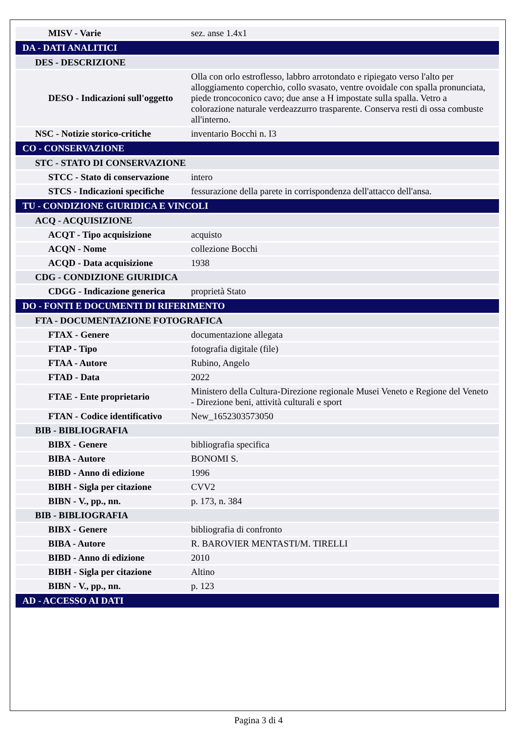| MISV - Varie | sez. anse 1.4x1 |
| DA - DATI ANALITICI | |
| DES - DESCRIZIONE | |
| DESO - Indicazioni sull'oggetto | Olla con orlo estroflesso, labbro arrotondato e ripiegato verso l'alto per alloggiamento coperchio, collo svasato, ventre ovoidale con spalla pronunciata, piede troncoconico cavo; due anse a H impostate sulla spalla. Vetro a colorazione naturale verdeazzurro trasparente. Conserva resti di ossa combuste all'interno. |
| NSC - Notizie storico-critiche | inventario Bocchi n. I3 |
| CO - CONSERVAZIONE | |
| STC - STATO DI CONSERVAZIONE | |
| STCC - Stato di conservazione | intero |
| STCS - Indicazioni specifiche | fessurazione della parete in corrispondenza dell'attacco dell'ansa. |
| TU - CONDIZIONE GIURIDICA E VINCOLI | |
| ACQ - ACQUISIZIONE | |
| ACQT - Tipo acquisizione | acquisto |
| ACQN - Nome | collezione Bocchi |
| ACQD - Data acquisizione | 1938 |
| CDG - CONDIZIONE GIURIDICA | |
| CDGG - Indicazione generica | proprietà Stato |
| DO - FONTI E DOCUMENTI DI RIFERIMENTO | |
| FTA - DOCUMENTAZIONE FOTOGRAFICA | |
| FTAX - Genere | documentazione allegata |
| FTAP - Tipo | fotografia digitale (file) |
| FTAA - Autore | Rubino, Angelo |
| FTAD - Data | 2022 |
| FTAE - Ente proprietario | Ministero della Cultura-Direzione regionale Musei Veneto e Regione del Veneto - Direzione beni, attività culturali e sport |
| FTAN - Codice identificativo | New_1652303573050 |
| BIB - BIBLIOGRAFIA | |
| BIBX - Genere | bibliografia specifica |
| BIBA - Autore | BONOMI S. |
| BIBD - Anno di edizione | 1996 |
| BIBH - Sigla per citazione | CVV2 |
| BIBN - V., pp., nn. | p. 173, n. 384 |
| BIB - BIBLIOGRAFIA | |
| BIBX - Genere | bibliografia di confronto |
| BIBA - Autore | R. BAROVIER MENTASTI/M. TIRELLI |
| BIBD - Anno di edizione | 2010 |
| BIBH - Sigla per citazione | Altino |
| BIBN - V., pp., nn. | p. 123 |
| AD - ACCESSO AI DATI | |
Pagina 3 di 4